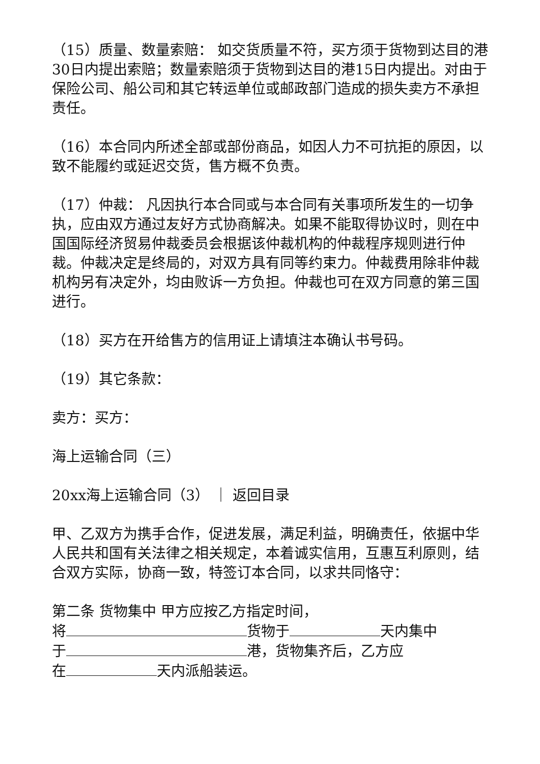（15）质量、数量索赔： 如交货质量不符，买方须于货物到达目的港30日内提出索赔；数量索赔须于货物到达目的港15日内提出。对由于保险公司、船公司和其它转运单位或邮政部门造成的损失卖方不承担责任。
（16）本合同内所述全部或部份商品，如因人力不可抗拒的原因，以致不能履约或延迟交货，售方概不负责。
（17）仲裁： 凡因执行本合同或与本合同有关事项所发生的一切争执，应由双方通过友好方式协商解决。如果不能取得协议时，则在中国国际经济贸易仲裁委员会根据该仲裁机构的仲裁程序规则进行仲裁。仲裁决定是终局的，对双方具有同等约束力。仲裁费用除非仲裁机构另有决定外，均由败诉一方负担。仲裁也可在双方同意的第三国进行。
（18）买方在开给售方的信用证上请填注本确认书号码。
（19）其它条款：
卖方：买方：
海上运输合同（三）
20xx海上运输合同（3） ｜ 返回目录
甲、乙双方为携手合作，促进发展，满足利益，明确责任，依据中华人民共和国有关法律之相关规定，本着诚实信用，互惠互利原则，结合双方实际，协商一致，特签订本合同，以求共同恪守：
第二条 货物集中 甲方应按乙方指定时间，
将 货物于 天内集中
于 港，货物集齐后，乙方应
在 天内派船装运。